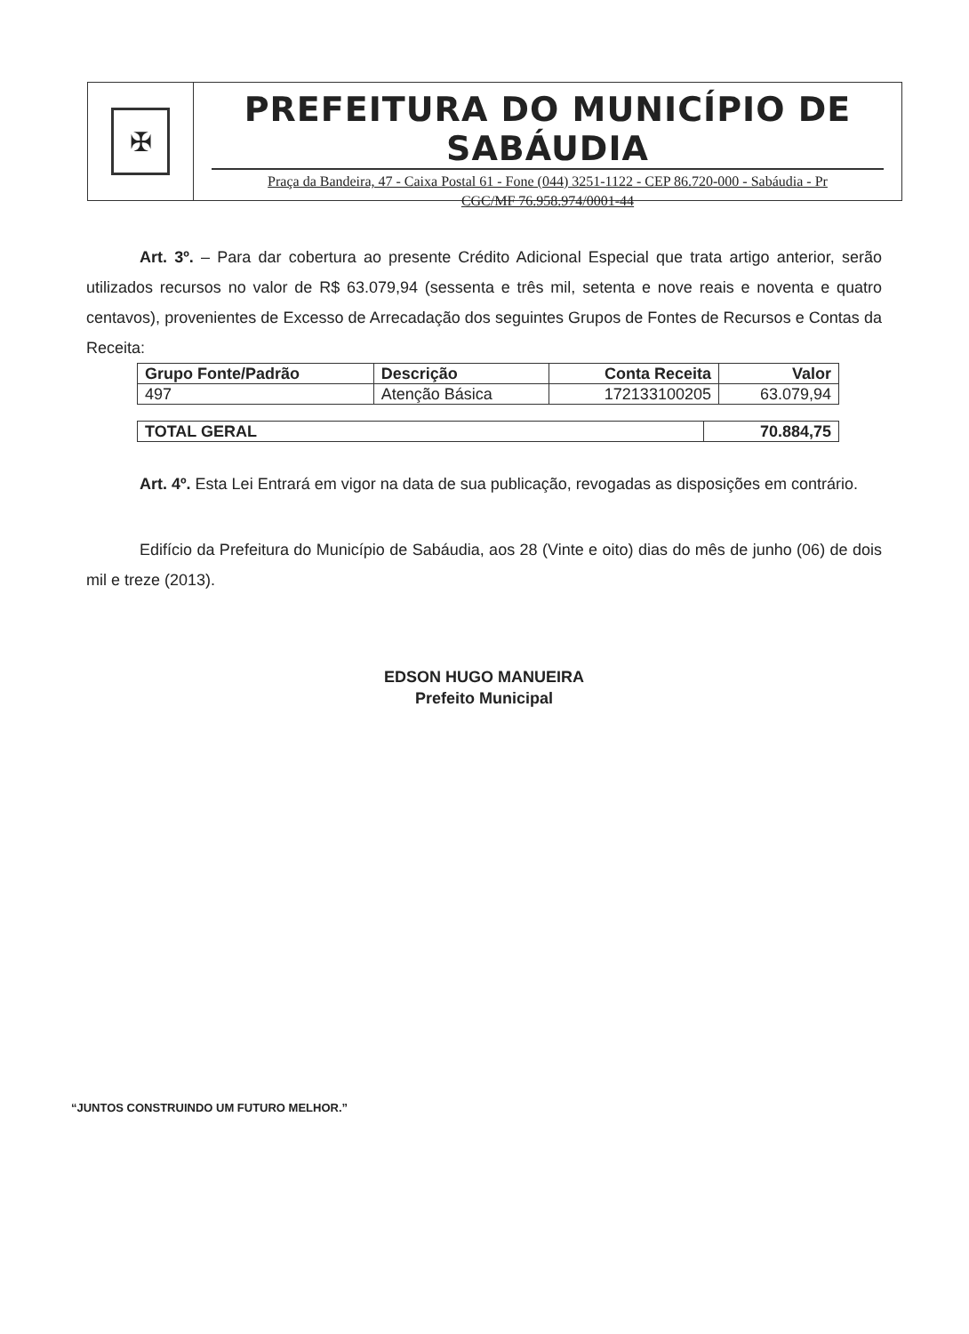✠
PREFEITURA DO MUNICÍPIO DE SABÁUDIA
Praça da Bandeira, 47 - Caixa Postal 61 - Fone (044) 3251-1122 - CEP 86.720-000 - Sabáudia - Pr
CGC/MF 76.958.974/0001-44
Art. 3º. – Para dar cobertura ao presente Crédito Adicional Especial que trata artigo anterior, serão utilizados recursos no valor de R$ 63.079,94 (sessenta e três mil, setenta e nove reais e noventa e quatro centavos), provenientes de Excesso de Arrecadação dos seguintes Grupos de Fontes de Recursos e Contas da Receita:
| Grupo Fonte/Padrão | Descrição | Conta Receita | Valor |
| --- | --- | --- | --- |
| 497 | Atenção Básica | 172133100205 | 63.079,94 |
| TOTAL GERAL | 70.884,75 |
| --- | --- |
Art. 4º. Esta Lei Entrará em vigor na data de sua publicação, revogadas as disposições em contrário.
Edifício da Prefeitura do Município de Sabáudia, aos 28 (Vinte e oito) dias do mês de junho (06) de dois mil e treze (2013).
EDSON HUGO MANUEIRA
Prefeito Municipal
“JUNTOS CONSTRUINDO UM FUTURO MELHOR.”